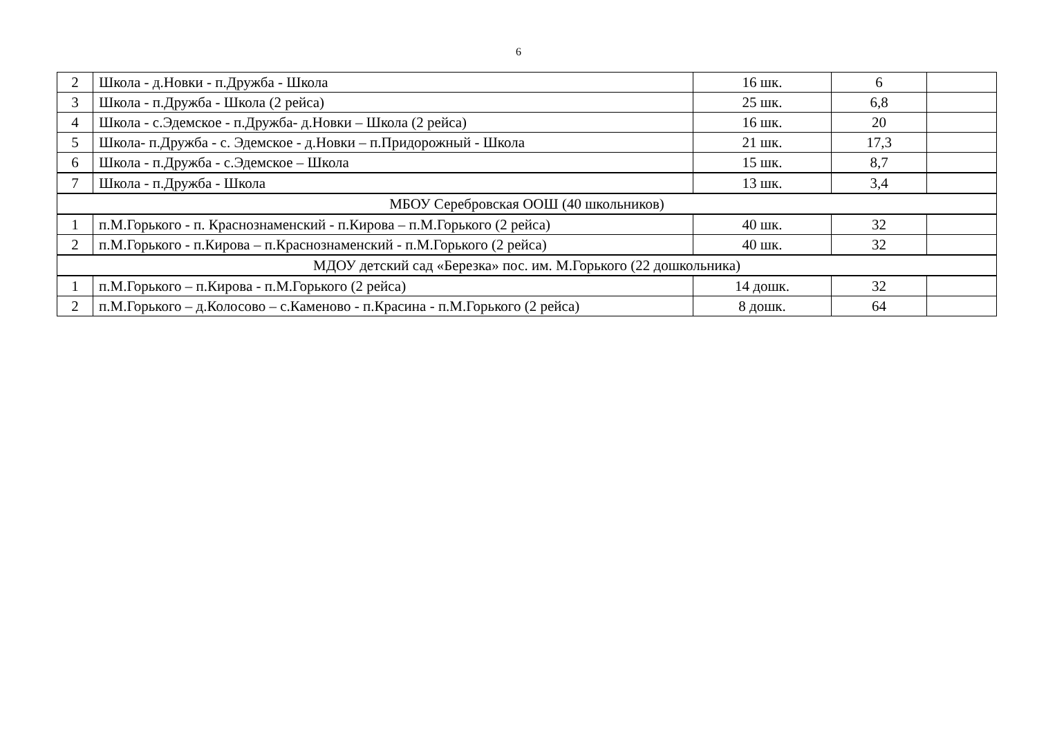6
| 2 | Школа - д.Новки - п.Дружба - Школа | 16 шк. | 6 | |
| 3 | Школа - п.Дружба - Школа (2 рейса) | 25 шк. | 6,8 | |
| 4 | Школа - с.Эдемское - п.Дружба- д.Новки – Школа (2 рейса) | 16 шк. | 20 | |
| 5 | Школа- п.Дружба - с. Эдемское - д.Новки – п.Придорожный - Школа | 21 шк. | 17,3 | |
| 6 | Школа - п.Дружба - с.Эдемское – Школа | 15 шк. | 8,7 | |
| 7 | Школа - п.Дружба - Школа | 13 шк. | 3,4 | |
| МБОУ Серебровская ООШ (40 школьников) | | | | |
| 1 | п.М.Горького - п. Краснознаменский - п.Кирова – п.М.Горького (2 рейса) | 40 шк. | 32 | |
| 2 | п.М.Горького - п.Кирова – п.Краснознаменский - п.М.Горького (2 рейса) | 40 шк. | 32 | |
| МДОУ детский сад «Березка» пос. им. М.Горького (22 дошкольника) | | | | |
| 1 | п.М.Горького – п.Кирова - п.М.Горького (2 рейса) | 14 дошк. | 32 | |
| 2 | п.М.Горького – д.Колосово – с.Каменово - п.Красина - п.М.Горького (2 рейса) | 8 дошк. | 64 | |